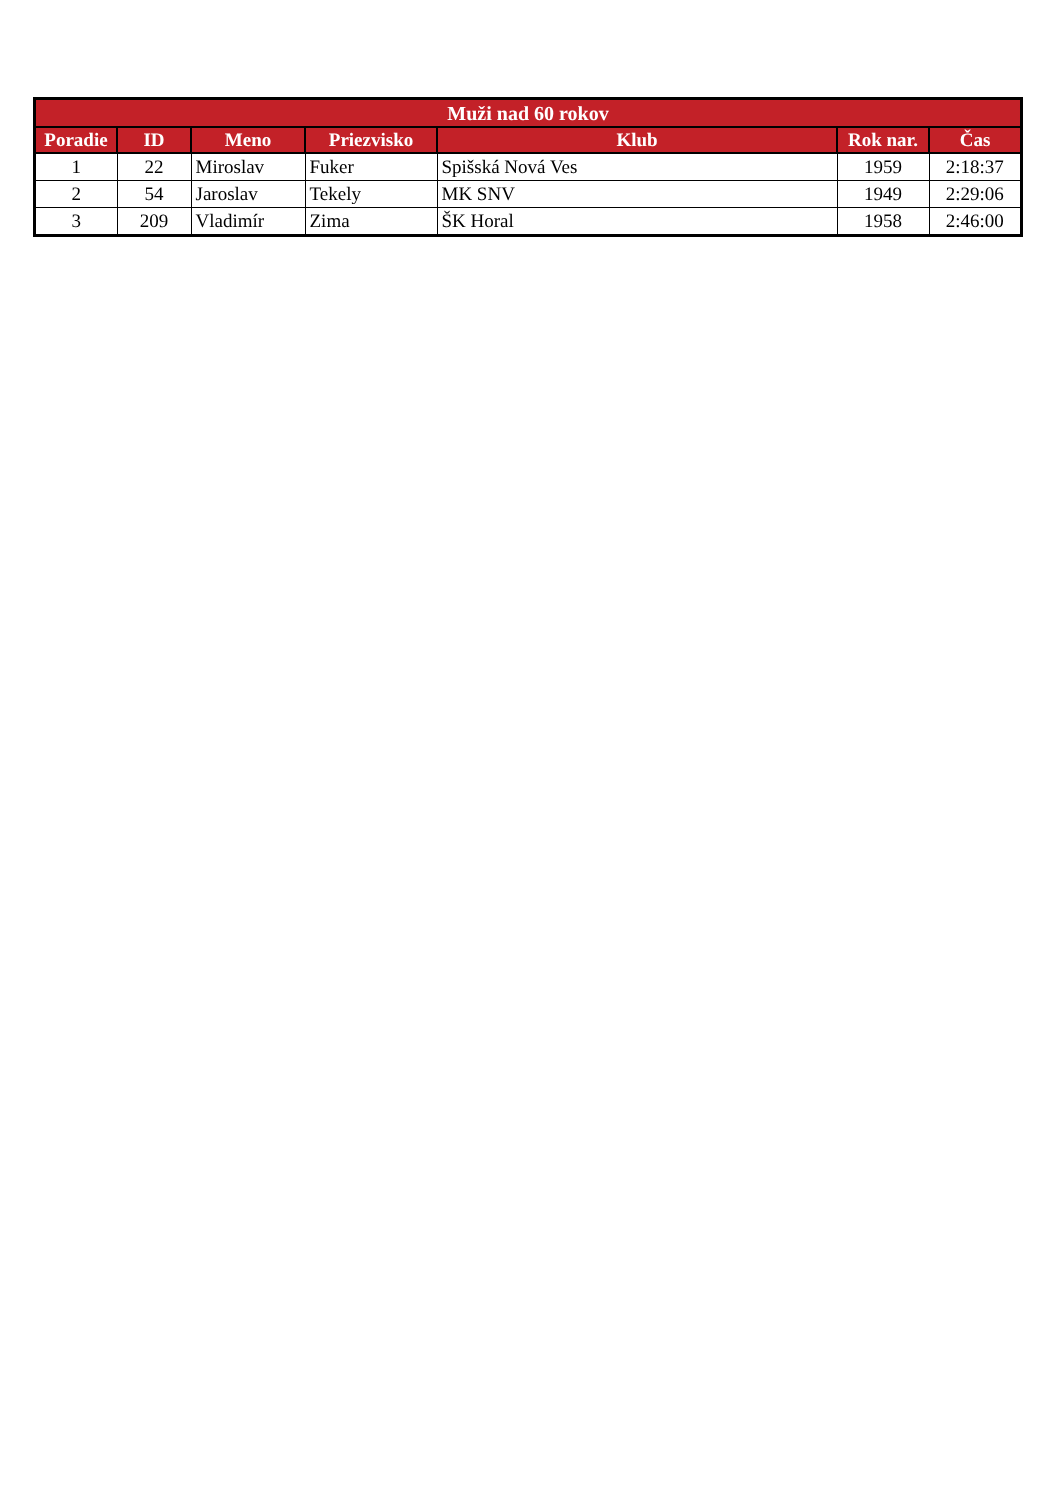| Muži nad 60 rokov | | | | | | |
| --- | --- | --- | --- | --- | --- | --- |
| Poradie | ID | Meno | Priezvisko | Klub | Rok nar. | Čas |
| 1 | 22 | Miroslav | Fuker | Spišská Nová Ves | 1959 | 2:18:37 |
| 2 | 54 | Jaroslav | Tekely | MK SNV | 1949 | 2:29:06 |
| 3 | 209 | Vladimír | Zima | ŠK Horal | 1958 | 2:46:00 |